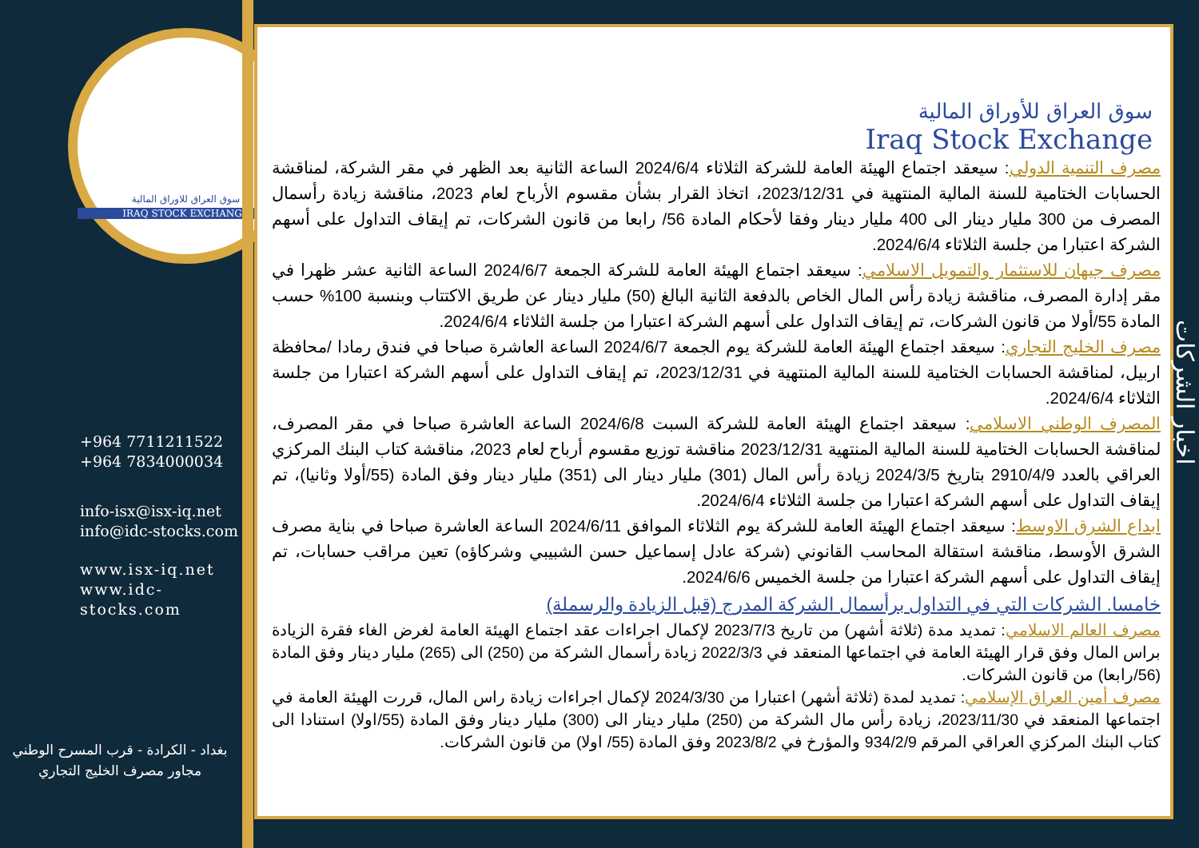سوق العراق للاوراق المالية
IRAQ STOCK EXCHANGE
+964 7711211522
+964 7834000034
info-isx@isx-iq.net
info@idc-stocks.com
www.isx-iq.net
www.idc-stocks.com
بغداد - الكرادة - قرب المسرح الوطني
مجاور مصرف الخليج التجاري
سوق العراق للأوراق المالية
Iraq Stock Exchange
مصرف التنمية الدولي: سيعقد اجتماع الهيئة العامة للشركة الثلاثاء 2024/6/4 الساعة الثانية بعد الظهر في مقر الشركة، لمناقشة الحسابات الختامية للسنة المالية المنتهية في 2023/12/31، اتخاذ القرار بشأن مقسوم الأرباح لعام 2023، مناقشة زيادة رأسمال المصرف من 300 مليار دينار الى 400 مليار دينار وفقا لأحكام المادة 56/ رابعا من قانون الشركات، تم إيقاف التداول على أسهم الشركة اعتبارا من جلسة الثلاثاء 2024/6/4.
مصرف جيهان للاستثمار والتمويل الاسلامي: سيعقد اجتماع الهيئة العامة للشركة الجمعة 2024/6/7 الساعة الثانية عشر ظهرا في مقر إدارة المصرف، مناقشة زيادة رأس المال الخاص بالدفعة الثانية البالغ (50) مليار دينار عن طريق الاكتتاب وبنسبة 100% حسب المادة 55/أولا من قانون الشركات، تم إيقاف التداول على أسهم الشركة اعتبارا من جلسة الثلاثاء 2024/6/4.
مصرف الخليج التجاري: سيعقد اجتماع الهيئة العامة للشركة يوم الجمعة 2024/6/7 الساعة العاشرة صباحا في فندق رمادا /محافظة اربيل، لمناقشة الحسابات الختامية للسنة المالية المنتهية في 2023/12/31، تم إيقاف التداول على أسهم الشركة اعتبارا من جلسة الثلاثاء 2024/6/4.
المصرف الوطني الاسلامي: سيعقد اجتماع الهيئة العامة للشركة السبت 2024/6/8 الساعة العاشرة صباحا في مقر المصرف، لمناقشة الحسابات الختامية للسنة المالية المنتهية 2023/12/31 مناقشة توزيع مقسوم أرباح لعام 2023، مناقشة كتاب البنك المركزي العراقي بالعدد 2910/4/9 بتاريخ 2024/3/5 زيادة رأس المال (301) مليار دينار الى (351) مليار دينار وفق المادة (55/أولا وثانيا)، تم إيقاف التداول على أسهم الشركة اعتبارا من جلسة الثلاثاء 2024/6/4.
ابداع الشرق الاوسط: سيعقد اجتماع الهيئة العامة للشركة يوم الثلاثاء الموافق 2024/6/11 الساعة العاشرة صباحا في بناية مصرف الشرق الأوسط، مناقشة استقالة المحاسب القانوني (شركة عادل إسماعيل حسن الشبيبي وشركاؤه) تعين مراقب حسابات، تم إيقاف التداول على أسهم الشركة اعتبارا من جلسة الخميس 2024/6/6.
خامسا. الشركات التي في التداول برأسمال الشركة المدرج (قبل الزيادة والرسملة)
مصرف العالم الاسلامي: تمديد مدة (ثلاثة أشهر) من تاريخ 2023/7/3 لإكمال اجراءات عقد اجتماع الهيئة العامة لغرض الغاء فقرة الزيادة براس المال وفق قرار الهيئة العامة في اجتماعها المنعقد في 2022/3/3 زيادة رأسمال الشركة من (250) الى (265) مليار دينار وفق المادة (56/رابعا) من قانون الشركات.
مصرف أمين العراق الإسلامي: تمديد لمدة (ثلاثة أشهر) اعتبارا من 2024/3/30 لإكمال اجراءات زيادة راس المال، قررت الهيئة العامة في اجتماعها المنعقد في 2023/11/30، زيادة رأس مال الشركة من (250) مليار دينار الى (300) مليار دينار وفق المادة (55/اولا) استنادا الى كتاب البنك المركزي العراقي المرقم 934/2/9 والمؤرخ في 2023/8/2 وفق المادة (55/ اولا) من قانون الشركات.
اخبار الشركات